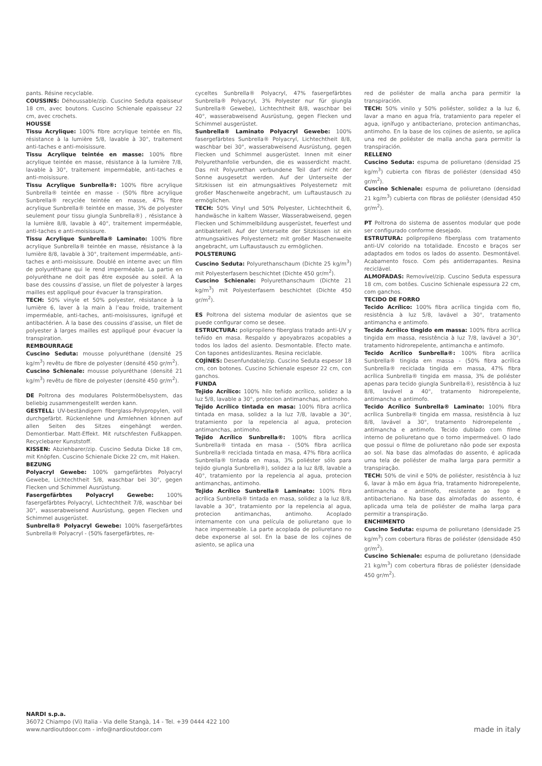pants. Résine recyclable.
COUSSINS: Déhoussable/zip. Cuscino Seduta epaisseur 18 cm, avec boutons. Cuscino Schienale epaisseur 22 cm, avec crochets.
HOUSSE
Tissu Acrylique: 100% fibre acrylique teintée en fils, résistance à la lumière 5/8, lavable à 30°, traitement anti-taches e anti-moisissure.
Tissu Acrylique teintée en masse: 100% fibre acrylique teintée en masse, résistance à la lumière 7/8, lavable à 30°, traitement imperméable, anti-taches e anti-moisissure.
Tissu Acrylique Sunbrella®: 100% fibre acrylique Sunbrella® teintée en masse - (50% fibre acrylique Sunbrella® recyclée teintée en masse, 47% fibre acrylique Sunbrella® teintée en masse, 3% de polyester seulement pour tissu giungla Sunbrella®) , résistance à la lumière 8/8, lavable à 40°, traitement imperméable, anti-taches e anti-moisissure.
Tissu Acrylique Sunbrella® Laminato: 100% fibre acrylique Sunbrella® teintée en masse, résistance à la lumière 8/8, lavable à 30°, traitement imperméable, anti-taches e anti-moisissure. Doublé en interne avec un film de polyuréthane qui le rend imperméable. La partie en polyuréthane ne doit pas être exposée au soleil. À la base des coussins d’assise, un filet de polyester à larges mailles est appliqué pour évacuer la transpiration.
TECH: 50% vinyle et 50% polyester, résistance à la lumière 6, laver à la main à l’eau froide, traitement imperméable, anti-taches, anti-moisissures, ignifugé et antibactérien. À la base des coussins d’assise, un filet de polyester à larges mailles est appliqué pour évacuer la transpiration.
REMBOURRAGE
Cuscino Seduta: mousse polyuréthane (densité 25 kg/m<sup>3</sup>) revêtu de fibre de polyester (densité 450 gr/m<sup>2</sup>).
Cuscino Schienale: mousse polyuréthane (densité 21 kg/m<sup>3</sup>) revêtu de fibre de polyester (densité 450 gr/m<sup>2</sup>).
DE Poltrona des modulares Polstermöbelsystem, das beliebig zusammengestellt werden kann.
GESTELL: UV-beständigem fiberglass-Polypropylen, voll durchgefärbt. Rückenlehne und Armlehnen können auf allen Seiten des Sitzes eingehängt werden. Demontierbar. Matt-Effekt. Mit rutschfesten Fußkappen. Recyclebarer Kunststoff.
KISSEN: Abziehbarer/zip. Cuscino Seduta Dicke 18 cm, mit Knöpfen. Cuscino Schienale Dicke 22 cm, mit Haken.
BEZUNG
Polyacryl Gewebe: 100% garngefärbtes Polyacryl Gewebe, Lichtechtheit 5/8, waschbar bei 30°, gegen Flecken und Schimmel Ausrüstung.
Fasergefärbtes Polyacryl Gewebe: 100% fasergefärbtes Polyacryl, Lichtechtheit 7/8, waschbar bei 30°, wasserabweisend Ausrüstung, gegen Flecken und Schimmel ausgerüstet.
Sunbrella® Polyacryl Gewebe: 100% fasergefärbtes Sunbrella® Polyacryl - (50% fasergefärbtes, re-
cyceltes Sunbrella® Polyacryl, 47% fasergefärbtes Sunbrella® Polyacryl, 3% Polyester nur für giungla Sunbrella® Gewebe), Lichtechtheit 8/8, waschbar bei 40°, wasserabweisend Ausrüstung, gegen Flecken und Schimmel ausgerüstet.
Sunbrella® Laminato Polyacryl Gewebe: 100% fasergefärbtes Sunbrella® Polyacryl, Lichtechtheit 8/8, waschbar bei 30°, wasserabweisend Ausrüstung, gegen Flecken und Schimmel ausgerüstet. Innen mit einer Polyurethanfolie verbunden, die es wasserdicht macht. Das mit Polyurethan verbundene Teil darf nicht der Sonne ausgesetzt werden. Auf der Unterseite der Sitzkissen ist ein atmungsaktives Polyesternetz mit großer Maschenweite angebracht, um Luftaustausch zu ermöglichen.
TECH: 50% Vinyl und 50% Polyester, Lichtechtheit 6, handwäsche in kaltem Wasser, Wasserabweisend, gegen Flecken und Schimmelbildung ausgerüstet, feuerfest und antibakteriell. Auf der Unterseite der Sitzkissen ist ein atmungsaktives Polyesternetz mit großer Maschenweite angebracht, um Luftaustausch zu ermöglichen.
POLSTERUNG
Cuscino Seduta: Polyurethanschaum (Dichte 25 kg/m<sup>3</sup>) mit Polyesterfasern beschichtet (Dichte 450 gr/m<sup>2</sup>).
Cuscino Schienale: Polyurethanschaum (Dichte 21 kg/m<sup>3</sup>) mit Polyesterfasern beschichtet (Dichte 450 gr/m<sup>2</sup>).
ES Poltrona del sistema modular de asientos que se puede configurar como se desee.
ESTRUCTURA: polipropileno fiberglass tratado anti-UV y teñido en masa. Respaldo y apoyabrazos acopables a todos los lados del asiento. Desmontable. Efecto mate. Con tapones antideslizantes. Resina reciclable.
COJÌNES: Desenfundable/zip. Cuscino Seduta espesor 18 cm, con botones. Cuscino Schienale espesor 22 cm, con ganchos.
FUNDA
Tejido Acrílico: 100% hilo teñido acrílico, solidez a la luz 5/8, lavable a 30°, protecion antimanchas, antimoho.
Tejido Acrílico tintada en masa: 100% fibra acrílica tintada en masa, solidez a la luz 7/8, lavable a 30°, tratamiento por la repelencia al agua, protecion antimanchas, antimoho.
Tejido Acrílico Sunbrella®: 100% fibra acrílica Sunbrella® tintada en masa - (50% fibra acrílica Sunbrella® reciclada tintada en masa, 47% fibra acrílica Sunbrella® tintada en masa, 3% poliéster sólo para tejido giungla Sunbrella®), solidez a la luz 8/8, lavable a 40°, tratamiento por la repelencia al agua, protecion antimanchas, antimoho.
Tejido Acrílico Sunbrella® Laminato: 100% fibra acrílica Sunbrella® tintada en masa, solidez a la luz 8/8, lavable a 30°, tratamiento por la repelencia al agua, protecion antimanchas, antimoho. Acoplado internamente con una película de poliuretano que lo hace impermeable. La parte acoplada de poliuretano no debe exponerse al sol. En la base de los cojines de asiento, se aplica una
red de poliéster de malla ancha para permitir la transpiración.
TECH: 50% vinilo y 50% poliéster, solidez a la luz 6, lavar a mano en agua fría, tratamiento para repeler el agua, ignífugo y antibacteriano, protecion antimanchas, antimoho. En la base de los cojines de asiento, se aplica una red de poliéster de malla ancha para permitir la transpiración.
RELLENO
Cuscino Seduta: espuma de poliuretano (densidad 25 kg/m<sup>3</sup>) cubierta con fibras de poliéster (densidad 450 gr/m<sup>2</sup>).
Cuscino Schienale: espuma de poliuretano (densidad 21 kg/m<sup>3</sup>) cubierta con fibras de poliéster (densidad 450 gr/m<sup>2</sup>).
PT Poltrona do sistema de assentos modular que pode ser configurado conforme desejado.
ESTRUTURA: polipropileno fiberglass com tratamento anti-UV colorido na totalidade. Encosto e braços ser adaptados em todos os lados do assento. Desmontável. Acabamento fosco. Com pés antiderrapantes. Resina reciclável.
ALMOFADAS: Removível/zip. Cuscino Seduta espessura 18 cm, com botões. Cuscino Schienale espessura 22 cm, com ganchos.
TECIDO DE FORRO
Tecido Acrílico: 100% fibra acrílica tingida com fio, resistência à luz 5/8, lavável a 30°, tratamento antimancha e antimofo.
Tecido Acrílico tingido em massa: 100% fibra acrílica tingida em massa, resistência à luz 7/8, lavável a 30°, tratamento hidrorepelente, antimancha e antimofo.
Tecido Acrílico Sunbrella®: 100% fibra acrílica Sunbrella® tingida em massa - (50% fibra acrílica Sunbrella® reciclada tingida em massa, 47% fibra acrílica Sunbrella® tingida em massa, 3% de poliéster apenas para tecido giungla Sunbrella®), resistência à luz 8/8, lavável a 40°, tratamento hidrorepelente, antimancha e antimofo.
Tecido Acrílico Sunbrella® Laminato: 100% fibra acrílica Sunbrella® tingida em massa, resistência à luz 8/8, lavável a 30°, tratamento hidrorepelente , antimancha e antimofo. Tecido dublado com filme interno de poliuretano que o torno impermeável. O lado que possui o filme de poliuretano não pode ser exposta ao sol. Na base das almofadas do assento, é aplicada uma tela de poliéster de malha larga para permitir a transpiração.
TECH: 50% de vinil e 50% de poliéster, resistência à luz 6, lavar à mão em água fria, tratamento hidrorepelente, antimancha e antimofo, resistente ao fogo e antibacteriano. Na base das almofadas do assento, é aplicada uma tela de poliéster de malha larga para permitir a transpiração.
ENCHIMENTO
Cuscino Seduta: espuma de poliuretano (densidade 25 kg/m<sup>3</sup>) com cobertura fibras de poliéster (densidade 450 gr/m<sup>2</sup>).
Cuscino Schienale: espuma de poliuretano (densidade 21 kg/m<sup>3</sup>) com cobertura fibras de poliéster (densidade 450 gr/m<sup>2</sup>).
NARDI s.p.a.
36072 Chiampo (Vi) Italia - Via delle Stangà, 14 - Tel. +39 0444 422 100
www.nardioutdoor.com - info@nardioutdoor.com
made in italy